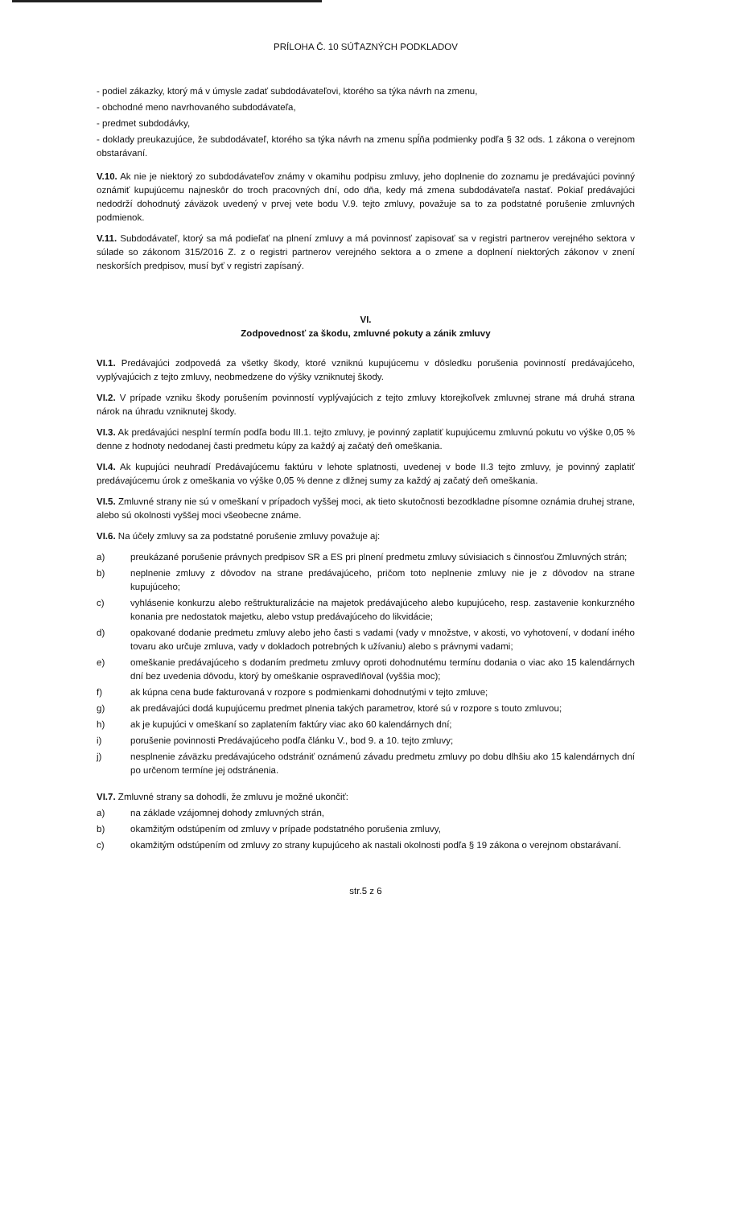PRÍLOHA Č. 10 SÚŤAZNÝCH PODKLADOV
- podiel zákazky, ktorý má v úmysle zadať subdodávateľovi, ktorého sa týka návrh na zmenu,
- obchodné meno navrhovaného subdodávateľa,
- predmet subdodávky,
- doklady preukazujúce, že subdodávateľ, ktorého sa týka návrh na zmenu spĺňa podmienky podľa § 32 ods. 1 zákona o verejnom obstarávaní.
V.10. Ak nie je niektorý zo subdodávateľov známy v okamihu podpisu zmluvy, jeho doplnenie do zoznamu je predávajúci povinný oznámiť kupujúcemu najneskôr do troch pracovných dní, odo dňa, kedy má zmena subdodávateľa nastať. Pokiaľ predávajúci nedodrží dohodnutý záväzok uvedený v prvej vete bodu V.9. tejto zmluvy, považuje sa to za podstatné porušenie zmluvných podmienok.
V.11. Subdodávateľ, ktorý sa má podieľať na plnení zmluvy a má povinnosť zapisovať sa v registri partnerov verejného sektora v súlade so zákonom 315/2016 Z. z o registri partnerov verejného sektora a o zmene a doplnení niektorých zákonov v znení neskorších predpisov, musí byť v registri zapísaný.
VI.
Zodpovednosť za škodu, zmluvné pokuty a zánik zmluvy
VI.1. Predávajúci zodpovedá za všetky škody, ktoré vzniknú kupujúcemu v dôsledku porušenia povinností predávajúceho, vyplývajúcich z tejto zmluvy, neobmedzene do výšky vzniknutej škody.
VI.2. V prípade vzniku škody porušením povinností vyplývajúcich z tejto zmluvy ktorejkoľvek zmluvnej strane má druhá strana nárok na úhradu vzniknutej škody.
VI.3. Ak predávajúci nesplní termín podľa bodu III.1. tejto zmluvy, je povinný zaplatiť kupujúcemu zmluvnú pokutu vo výške 0,05 % denne z hodnoty nedodanej časti predmetu kúpy za každý aj začatý deň omeškania.
VI.4. Ak kupujúci neuhradí Predávajúcemu faktúru v lehote splatnosti, uvedenej v bode II.3 tejto zmluvy, je povinný zaplatiť predávajúcemu úrok z omeškania vo výške 0,05 % denne z dlžnej sumy za každý aj začatý deň omeškania.
VI.5. Zmluvné strany nie sú v omeškaní v prípadoch vyššej moci, ak tieto skutočnosti bezodkladne písomne oznámia druhej strane, alebo sú okolnosti vyššej moci všeobecne známe.
VI.6. Na účely zmluvy sa za podstatné porušenie zmluvy považuje aj:
a) preukázané porušenie právnych predpisov SR a ES pri plnení predmetu zmluvy súvisiacich s činnosťou Zmluvných strán;
b) neplnenie zmluvy z dôvodov na strane predávajúceho, pričom toto neplnenie zmluvy nie je z dôvodov na strane kupujúceho;
c) vyhlásenie konkurzu alebo reštrukturalizácie na majetok predávajúceho alebo kupujúceho, resp. zastavenie konkurzného konania pre nedostatok majetku, alebo vstup predávajúceho do likvidácie;
d) opakované dodanie predmetu zmluvy alebo jeho časti s vadami (vady v množstve, v akosti, vo vyhotovení, v dodaní iného tovaru ako určuje zmluva, vady v dokladoch potrebných k užívaniu) alebo s právnymi vadami;
e) omeškanie predávajúceho s dodaním predmetu zmluvy oproti dohodnutému termínu dodania o viac ako 15 kalendárnych dní bez uvedenia dôvodu, ktorý by omeškanie ospravedlňoval (vyššia moc);
f) ak kúpna cena bude fakturovaná v rozpore s podmienkami dohodnutými v tejto zmluve;
g) ak predávajúci dodá kupujúcemu predmet plnenia takých parametrov, ktoré sú v rozpore s touto zmluvou;
h) ak je kupujúci v omeškaní so zaplatením faktúry viac ako 60 kalendárnych dní;
i) porušenie povinnosti Predávajúceho podľa článku V., bod 9. a 10. tejto zmluvy;
j) nesplnenie záväzku predávajúceho odstrániť oznámenú závadu predmetu zmluvy po dobu dlhšiu ako 15 kalendárnych dní po určenom termíne jej odstránenia.
VI.7. Zmluvné strany sa dohodli, že zmluvu je možné ukončiť:
a) na základe vzájomnej dohody zmluvných strán,
b) okamžitým odstúpením od zmluvy v prípade podstatného porušenia zmluvy,
c) okamžitým odstúpením od zmluvy zo strany kupujúceho ak nastali okolnosti podľa § 19 zákona o verejnom obstarávaní.
str.5 z 6